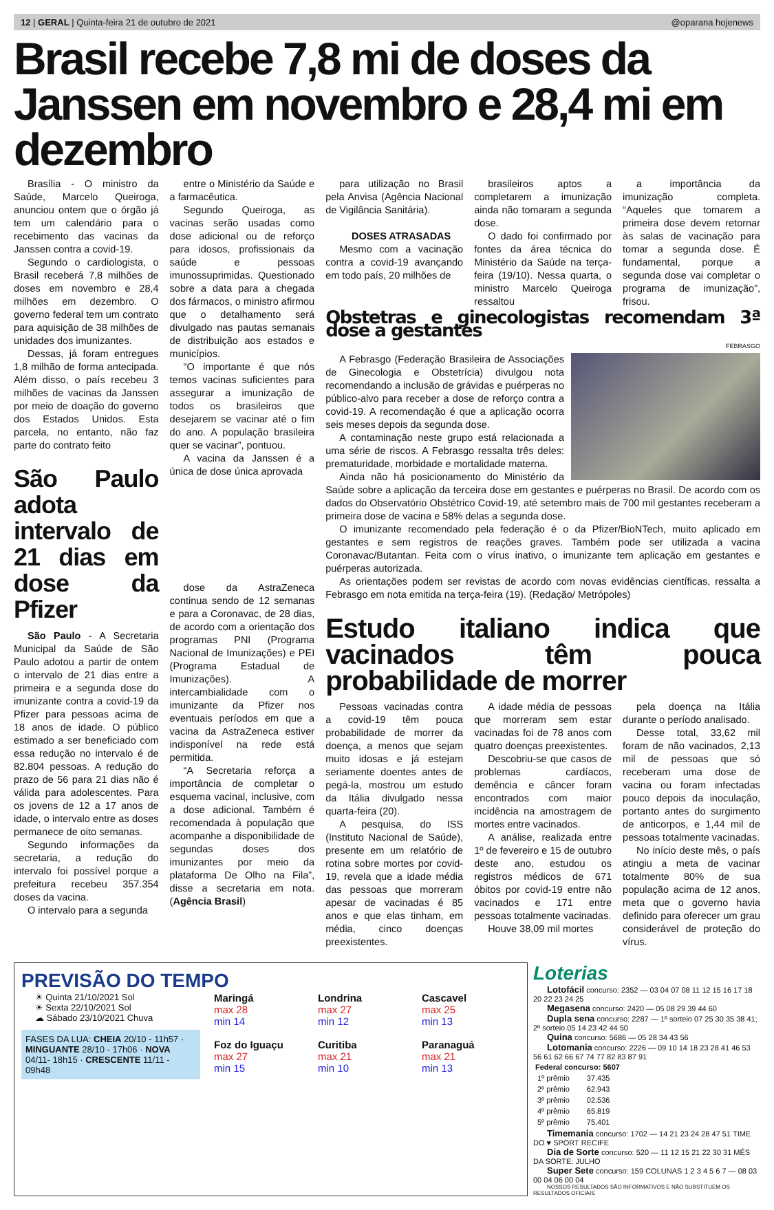12 | GERAL | Quinta-feira 21 de outubro de 2021 @oparana hojenews
Brasil recebe 7,8 mi de doses da Janssen em novembro e 28,4 mi em dezembro
Brasília - O ministro da Saúde, Marcelo Queiroga, anunciou ontem que o órgão já tem um calendário para o recebimento das vacinas da Janssen contra a covid-19.
Segundo o cardiologista, o Brasil receberá 7,8 milhões de doses em novembro e 28,4 milhões em dezembro. O governo federal tem um contrato para aquisição de 38 milhões de unidades dos imunizantes.
Dessas, já foram entregues 1,8 milhão de forma antecipada. Além disso, o país recebeu 3 milhões de vacinas da Janssen por meio de doação do governo dos Estados Unidos. Esta parcela, no entanto, não faz parte do contrato feito
São Paulo adota intervalo de 21 dias em dose da Pfizer
São Paulo - A Secretaria Municipal da Saúde de São Paulo adotou a partir de ontem o intervalo de 21 dias entre a primeira e a segunda dose do imunizante contra a covid-19 da Pfizer para pessoas acima de 18 anos de idade. O público estimado a ser beneficiado com essa redução no intervalo é de 82.804 pessoas. A redução do prazo de 56 para 21 dias não é válida para adolescentes. Para os jovens de 12 a 17 anos de idade, o intervalo entre as doses permanece de oito semanas.
Segundo informações da secretaria, a redução do intervalo foi possível porque a prefeitura recebeu 357.354 doses da vacina.
O intervalo para a segunda
entre o Ministério da Saúde e a farmacêutica.
Segundo Queiroga, as vacinas serão usadas como dose adicional ou de reforço para idosos, profissionais da saúde e pessoas imunossuprimidas. Questionado sobre a data para a chegada dos fármacos, o ministro afirmou que o detalhamento será divulgado nas pautas semanais de distribuição aos estados e municípios.
“O importante é que nós temos vacinas suficientes para assegurar a imunização de todos os brasileiros que desejarem se vacinar até o fim do ano. A população brasileira quer se vacinar”, pontuou.
A vacina da Janssen é a única de dose única aprovada
dose da AstraZeneca continua sendo de 12 semanas e para a Coronavac, de 28 dias, de acordo com a orientação dos programas PNI (Programa Nacional de Imunizações) e PEI (Programa Estadual de Imunizações). A intercambialidade com o imunizante da Pfizer nos eventuais períodos em que a vacina da AstraZeneca estiver indisponível na rede está permitida.
“A Secretaria reforça a importância de completar o esquema vacinal, inclusive, com a dose adicional. Também é recomendada à população que acompanhe a disponibilidade de segundas doses dos imunizantes por meio da plataforma De Olho na Fila”, disse a secretaria em nota. (Agência Brasil)
para utilização no Brasil pela Anvisa (Agência Nacional de Vigilância Sanitária).
DOSES ATRASADAS
Mesmo com a vacinação contra a covid-19 avançando em todo país, 20 milhões de
brasileiros aptos a completarem a imunização ainda não tomaram a segunda dose.
O dado foi confirmado por fontes da área técnica do Ministério da Saúde na terça-feira (19/10). Nessa quarta, o ministro Marcelo Queiroga ressaltou
a importância da imunização completa. “Aqueles que tomarem a primeira dose devem retornar às salas de vacinação para tomar a segunda dose. É fundamental, porque a segunda dose vai completar o programa de imunização”, frisou.
Obstetras e ginecologistas recomendam 3ª dose a gestantes
FEBRASGO
A Febrasgo (Federação Brasileira de Associações de Ginecologia e Obstetrícia) divulgou nota recomendando a inclusão de grávidas e puérperas no público-alvo para receber a dose de reforço contra a covid-19. A recomendação é que a aplicação ocorra seis meses depois da segunda dose.
A contaminação neste grupo está relacionada a uma série de riscos. A Febrasgo ressalta três deles: prematuridade, morbidade e mortalidade materna.
Ainda não há posicionamento do Ministério da Saúde sobre a aplicação da terceira dose em gestantes e puérperas no Brasil. De acordo com os dados do Observatório Obstétrico Covid-19, até setembro mais de 700 mil gestantes receberam a primeira dose de vacina e 58% delas a segunda dose.
O imunizante recomendado pela federação é o da Pfizer/BioNTech, muito aplicado em gestantes e sem registros de reações graves. Também pode ser utilizada a vacina Coronavac/Butantan. Feita com o vírus inativo, o imunizante tem aplicação em gestantes e puérperas autorizada.
As orientações podem ser revistas de acordo com novas evidências científicas, ressalta a Febrasgo em nota emitida na terça-feira (19). (Redação/ Metrópoles)
Estudo italiano indica que vacinados têm pouca probabilidade de morrer
Pessoas vacinadas contra a covid-19 têm pouca probabilidade de morrer da doença, a menos que sejam muito idosas e já estejam seriamente doentes antes de pegá-la, mostrou um estudo da Itália divulgado nessa quarta-feira (20).
A pesquisa, do ISS (Instituto Nacional de Saúde), presente em um relatório de rotina sobre mortes por covid-19, revela que a idade média das pessoas que morreram apesar de vacinadas é 85 anos e que elas tinham, em média, cinco doenças preexistentes.
A idade média de pessoas que morreram sem estar vacinadas foi de 78 anos com quatro doenças preexistentes.
Descobriu-se que casos de problemas cardíacos, demência e câncer foram encontrados com maior incidência na amostragem de mortes entre vacinados.
A análise, realizada entre 1º de fevereiro e 15 de outubro deste ano, estudou os registros médicos de 671 óbitos por covid-19 entre não vacinados e 171 entre pessoas totalmente vacinadas.
Houve 38,09 mil mortes
pela doença na Itália durante o período analisado.
Desse total, 33,62 mil foram de não vacinados, 2,13 mil de pessoas que só receberam uma dose de vacina ou foram infectadas pouco depois da inoculação, portanto antes do surgimento de anticorpos, e 1,44 mil de pessoas totalmente vacinadas.
No início deste mês, o país atingiu a meta de vacinar totalmente 80% de sua população acima de 12 anos, meta que o governo havia definido para oferecer um grau considerável de proteção do vírus.
PREVISÃO DO TEMPO
☀ Quinta 21/10/2021 Sol
☀ Sexta 22/10/2021 Sol
☁ Sábado 23/10/2021 Chuva
FASES DA LUA: CHEIA 20/10 - 11h57 · MINGUANTE 28/10 - 17h06 · NOVA 04/11- 18h15 · CRESCENTE 11/11 - 09h48
Maringá
max 28
min 14
Londrina
max 27
min 12
Cascavel
max 25
min 13
Foz do Iguaçu
max 27
min 15
Curitiba
max 21
min 10
Paranaguá
max 21
min 13
Loterias
Lotofácil concurso: 2352 — 03 04 07 08 11 12 15 16 17 18 20 22 23 24 25
Megasena concurso: 2420 — 05 08 29 39 44 60
Dupla sena concurso: 2287 — 1º sorteio 07 25 30 35 38 41; 2º sorteio 05 14 23 42 44 50
Quina concurso: 5686 — 05 28 34 43 56
Lotomania concurso: 2226 — 09 10 14 18 23 28 41 46 53 56 61 62 66 67 74 77 82 83 87 91
| Federal concurso: 5607 | |
| --- | --- |
| 1º prêmio | 37.435 |
| 2º prêmio | 62.943 |
| 3º prêmio | 02.536 |
| 4º prêmio | 65.819 |
| 5º prêmio | 75.401 |
Timemania concurso: 1702 — 14 21 23 24 28 47 51 TIME DO ♥ SPORT RECIFE
Dia de Sorte concurso: 520 — 11 12 15 21 22 30 31 MÊS DA SORTE: JULHO
Super Sete concurso: 159 COLUNAS 1 2 3 4 5 6 7 — 08 03 00 04 06 00 04
NOSSOS RESULTADOS SÃO INFORMATIVOS E NÃO SUBSTITUEM OS RESULTADOS OFICIAIS